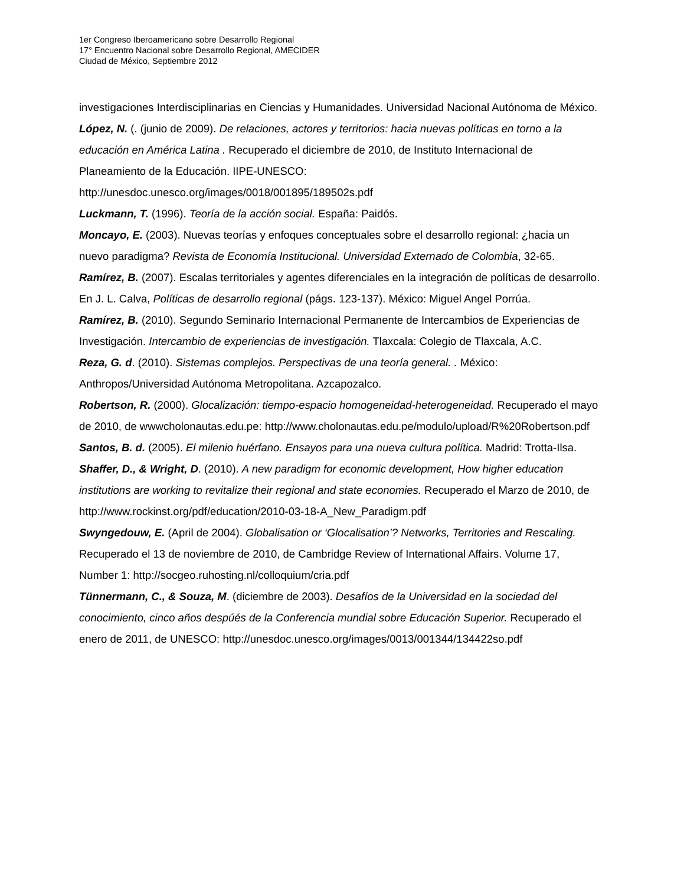1er Congreso Iberoamericano sobre Desarrollo Regional
17° Encuentro Nacional sobre Desarrollo Regional, AMECIDER
Ciudad de México, Septiembre 2012
investigaciones Interdisciplinarias en Ciencias y Humanidades. Universidad Nacional Autónoma de México.
López, N. (. (junio de 2009). De relaciones, actores y territorios: hacia nuevas políticas en torno a la educación en América Latina . Recuperado el diciembre de 2010, de Instituto Internacional de Planeamiento de la Educación. IIPE-UNESCO: http://unesdoc.unesco.org/images/0018/001895/189502s.pdf
Luckmann, T. (1996). Teoría de la acción social. España: Paidós.
Moncayo, E. (2003). Nuevas teorías y enfoques conceptuales sobre el desarrollo regional: ¿hacia un nuevo paradigma? Revista de Economía Institucional. Universidad Externado de Colombia, 32-65.
Ramírez, B. (2007). Escalas territoriales y agentes diferenciales en la integración de políticas de desarrollo. En J. L. Calva, Políticas de desarrollo regional (págs. 123-137). México: Miguel Angel Porrúa.
Ramírez, B. (2010). Segundo Seminario Internacional Permanente de Intercambios de Experiencias de Investigación. Intercambio de experiencias de investigación. Tlaxcala: Colegio de Tlaxcala, A.C.
Reza, G. d. (2010). Sistemas complejos. Perspectivas de una teoría general. . México: Anthropos/Universidad Autónoma Metropolitana. Azcapozalco.
Robertson, R. (2000). Glocalización: tiempo-espacio homogeneidad-heterogeneidad. Recuperado el mayo de 2010, de wwwcholonautas.edu.pe: http://www.cholonautas.edu.pe/modulo/upload/R%20Robertson.pdf
Santos, B. d. (2005). El milenio huérfano. Ensayos para una nueva cultura política. Madrid: Trotta-Ilsa.
Shaffer, D., & Wright, D. (2010). A new paradigm for economic development, How higher education institutions are working to revitalize their regional and state economies. Recuperado el Marzo de 2010, de http://www.rockinst.org/pdf/education/2010-03-18-A_New_Paradigm.pdf
Swyngedouw, E. (April de 2004). Globalisation or ‘Glocalisation’? Networks, Territories and Rescaling. Recuperado el 13 de noviembre de 2010, de Cambridge Review of International Affairs. Volume 17, Number 1: http://socgeo.ruhosting.nl/colloquium/cria.pdf
Tünnermann, C., & Souza, M. (diciembre de 2003). Desafíos de la Universidad en la sociedad del conocimiento, cinco años despúés de la Conferencia mundial sobre Educación Superior. Recuperado el enero de 2011, de UNESCO: http://unesdoc.unesco.org/images/0013/001344/134422so.pdf